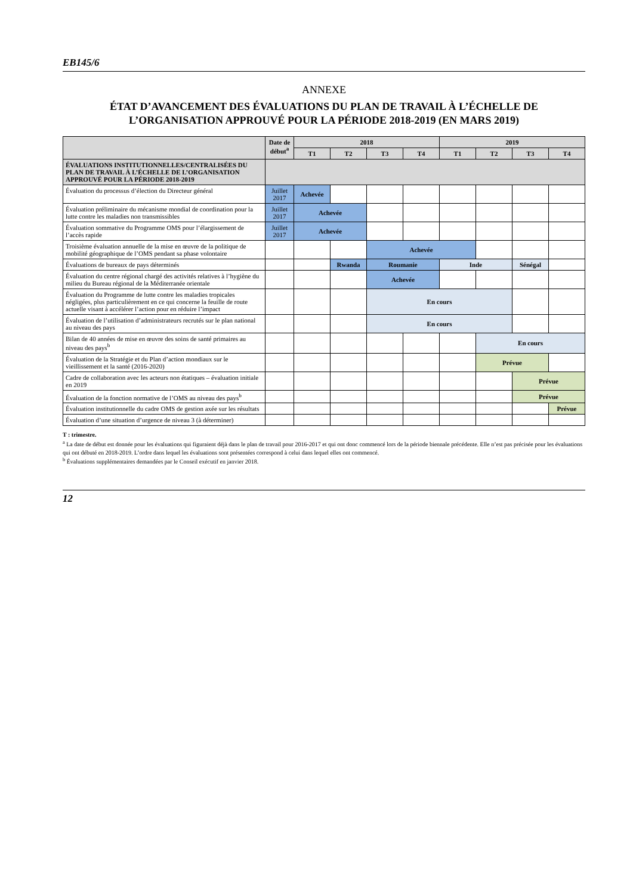EB145/6
ANNEXE
ÉTAT D’AVANCEMENT DES ÉVALUATIONS DU PLAN DE TRAVAIL À L’ÉCHELLE DE L’ORGANISATION APPROUVÉ POUR LA PÉRIODE 2018-2019 (EN MARS 2019)
| | Date de début<sup>a</sup> | 2018 | | | | 2019 | | | |
| --- | --- | --- | --- | --- | --- | --- | --- | --- | --- |
| | | T1 | T2 | T3 | T4 | T1 | T2 | T3 | T4 |
| ÉVALUATIONS INSTITUTIONNELLES/CENTRALISÉES DU PLAN DE TRAVAIL À L’ÉCHELLE DE L’ORGANISATION APPROUVÉ POUR LA PÉRIODE 2018-2019 | | | | | | | | | |
| Évaluation du processus d’élection du Directeur général | Juillet 2017 | Achevée | | | | | | | |
| Évaluation préliminaire du mécanisme mondial de coordination pour la lutte contre les maladies non transmissibles | Juillet 2017 | Achevée | | | | | | | |
| Évaluation sommative du Programme OMS pour l’élargissement de l’accès rapide | Juillet 2017 | Achevée | | | | | | | |
| Troisième évaluation annuelle de la mise en œuvre de la politique de mobilité géographique de l’OMS pendant sa phase volontaire | | | | Achevée | | | | | |
| Évaluations de bureaux de pays déterminés | | | Rwanda | Roumanie | | Inde | | Sénégal | |
| Évaluation du centre régional chargé des activités relatives à l’hygiène du milieu du Bureau régional de la Méditerranée orientale | | | | Achevée | | | | | |
| Évaluation du Programme de lutte contre les maladies tropicales négligées, plus particulièrement en ce qui concerne la feuille de route actuelle visant à accélérer l’action pour en réduire l’impact | | | | En cours | | | | | |
| Évaluation de l’utilisation d’administrateurs recrutés sur le plan national au niveau des pays | | | | En cours | | | | | |
| Bilan de 40 années de mise en œuvre des soins de santé primaires au niveau des pays<sup>b</sup> | | | | | | | En cours | | |
| Évaluation de la Stratégie et du Plan d’action mondiaux sur le vieillissement et la santé (2016-2020) | | | | | | | Prévue | | |
| Cadre de collaboration avec les acteurs non étatiques – évaluation initiale en 2019 | | | | | | | | Prévue | |
| Évaluation de la fonction normative de l’OMS au niveau des pays<sup>b</sup> | | | | | | | | Prévue | |
| Évaluation institutionnelle du cadre OMS de gestion axée sur les résultats | | | | | | | | | Prévue |
| Évaluation d’une situation d’urgence de niveau 3 (à déterminer) | | | | | | | | | |
T : trimestre.
<sup>a</sup> La date de début est donnée pour les évaluations qui figuraient déjà dans le plan de travail pour 2016-2017 et qui ont donc commencé lors de la période biennale précédente. Elle n’est pas précisée pour les évaluations qui ont débuté en 2018-2019. L’ordre dans lequel les évaluations sont présentées correspond à celui dans lequel elles ont commencé.
<sup>b</sup> Évaluations supplémentaires demandées par le Conseil exécutif en janvier 2018.
12